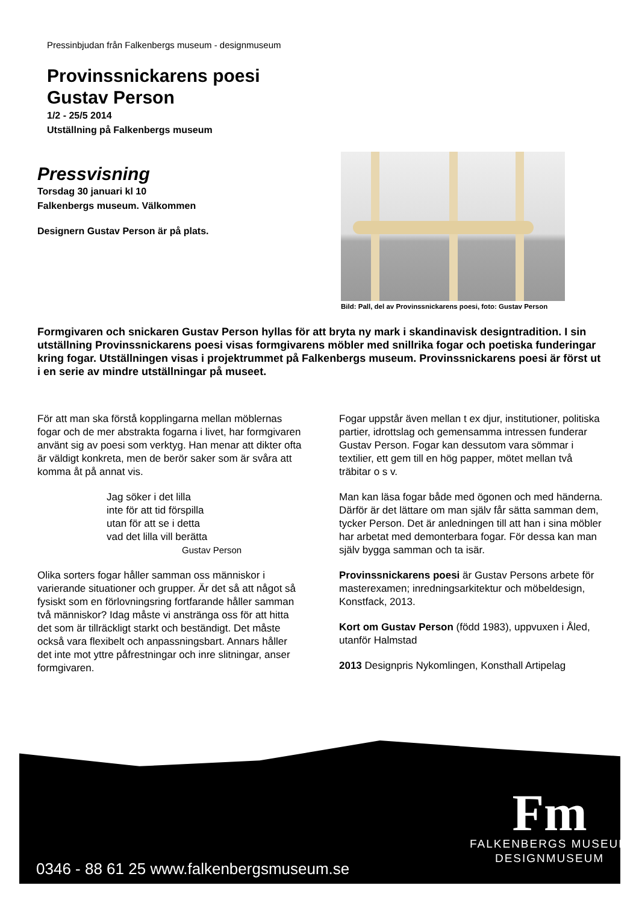Pressinbjudan från Falkenbergs museum - designmuseum
Provinssnickarens poesi
Gustav Person
1/2 - 25/5 2014
Utställning på Falkenbergs museum
Pressvisning
Torsdag 30 januari kl 10
Falkenbergs museum. Välkommen
Designern Gustav Person är på plats.
Bild: Pall, del av Provinssnickarens poesi, foto: Gustav Person
Formgivaren och snickaren Gustav Person hyllas för att bryta ny mark i skandinavisk designtradition. I sin utställning Provinssnickarens poesi visas formgivarens möbler med snillrika fogar och poetiska funderingar kring fogar. Utställningen visas i projektrummet på Falkenbergs museum. Provinssnickarens poesi är först ut i en serie av mindre utställningar på museet.
För att man ska förstå kopplingarna mellan möblernas fogar och de mer abstrakta fogarna i livet, har formgivaren använt sig av poesi som verktyg. Han menar att dikter ofta är väldigt konkreta, men de berör saker som är svåra att komma åt på annat vis.
Jag söker i det lilla
inte för att tid förspilla
utan för att se i detta
vad det lilla vill berätta
Gustav Person
Olika sorters fogar håller samman oss människor i varierande situationer och grupper. Är det så att något så fysiskt som en förlovningsring fortfarande håller samman två människor? Idag måste vi anstränga oss för att hitta det som är tillräckligt starkt och beständigt. Det måste också vara flexibelt och anpassningsbart. Annars håller det inte mot yttre påfrestningar och inre slitningar, anser formgivaren.
Fogar uppstår även mellan t ex djur, institutioner, politiska partier, idrottslag och gemensamma intressen funderar Gustav Person. Fogar kan dessutom vara sömmar i textilier, ett gem till en hög papper, mötet mellan två träbitar o s v.
Man kan läsa fogar både med ögonen och med händerna. Därför är det lättare om man själv får sätta samman dem, tycker Person. Det är anledningen till att han i sina möbler har arbetat med demonterbara fogar. För dessa kan man själv bygga samman och ta isär.
Provinssnickarens poesi är Gustav Persons arbete för masterexamen; inredningsarkitektur och möbeldesign, Konstfack, 2013.
Kort om Gustav Person (född 1983), uppvuxen i Åled, utanför Halmstad
2013 Designpris Nykomlingen, Konsthall Artipelag
0346 - 88 61 25 www.falkenbergsmuseum.se
Fm
FALKENBERGS MUSEUM
DESIGNMUSEUM